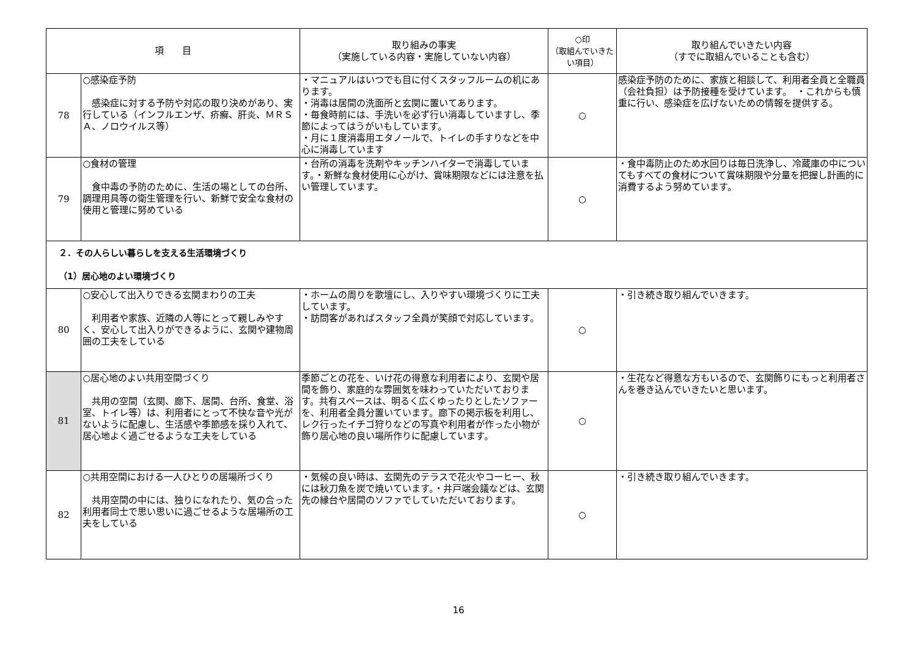| 項 目 | | 取り組みの事実 （実施している内容・実施していない内容） | ○印 （取組んでいきたい項目） | 取り組んでいきたい内容 （すでに取組んでいることも含む） |
| --- | --- | --- | --- | --- |
| 78 | ○感染症予防 感染症に対する予防や対応の取り決めがあり、実行している（インフルエンザ、疥癬、肝炎、ＭＲＳＡ、ノロウイルス等） | ・マニュアルはいつでも目に付くスタッフルームの机にあります。 ・消毒は居間の洗面所と玄関に置いてあります。 ・毎食時前には、手洗いを必ず行い消毒していますし、季節によってはうがいもしています。 ・月に１度消毒用エタノールで、トイレの手すりなどを中心に消毒しています | ○ | 感染症予防のために、家族と相談して、利用者全員と全職員（会社負担）は予防接種を受けています。 ・これからも慎重に行い、感染症を広げないための情報を提供する。 |
| 79 | ○食材の管理 食中毒の予防のために、生活の場としての台所、調理用具等の衛生管理を行い、新鮮で安全な食材の使用と管理に努めている | ・台所の消毒を洗剤やキッチンハイターで消毒しています。・新鮮な食材使用に心がけ、賞味期限などには注意を払い管理しています。 | ○ | ・食中毒防止のため水回りは毎日洗浄し、冷蔵庫の中についてもすべての食材について賞味期限や分量を把握し計画的に消費するよう努めています。 |
| ２．その人らしい暮らしを支える生活環境づくり （1）居心地のよい環境づくり | | | | |
| 80 | ○安心して出入りできる玄関まわりの工夫 利用者や家族、近隣の人等にとって親しみやすく、安心して出入りができるように、玄関や建物周囲の工夫をしている | ・ホームの周りを歌壇にし、入りやすい環境づくりに工夫しています。 ・訪問客があればスタッフ全員が笑顔で対応しています。 | ○ | ・引き続き取り組んでいきます。 |
| 81 | ○居心地のよい共用空間づくり 共用の空間（玄関、廊下、居間、台所、食堂、浴室、トイレ等）は、利用者にとって不快な音や光がないように配慮し、生活感や季節感を採り入れて、居心地よく過ごせるような工夫をしている | 季節ごとの花を、いけ花の得意な利用者により、玄関や居間を飾り、家庭的な雰囲気を味わっていただいております。共有スペースは、明るく広くゆったりとしたソファーを、利用者全員分置いています。廊下の掲示板を利用し、レク行ったイチゴ狩りなどの写真や利用者が作った小物が飾り居心地の良い場所作りに配慮しています。 | ○ | ・生花など得意な方もいるので、玄関飾りにもっと利用者さんを巻き込んでいきたいと思います。 |
| 82 | ○共用空間における一人ひとりの居場所づくり 共用空間の中には、独りになれたり、気の合った利用者同士で思い思いに過ごせるような居場所の工夫をしている | ・気候の良い時は、玄関先のテラスで花火やコーヒー、秋には秋刀魚を炭で焼いています。・井戸端会議などは、玄関先の縁台や居間のソファでしていただいております。 | ○ | ・引き続き取り組んでいきます。 |
16